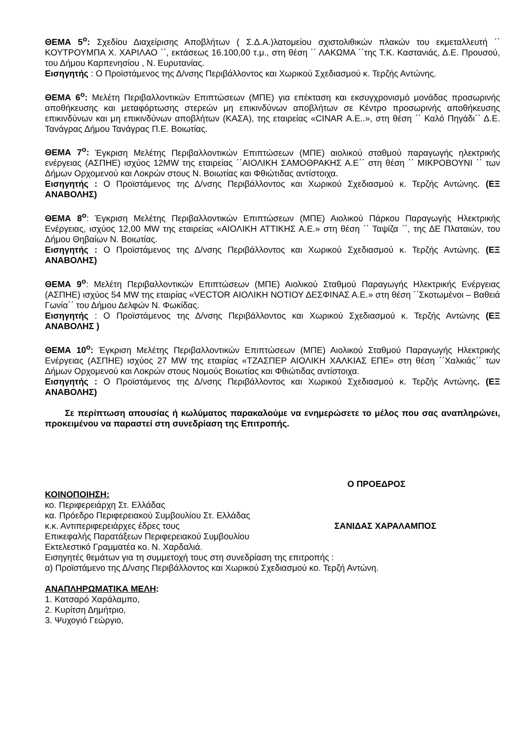ΘΕΜΑ 5<sup>ο</sup>: Σχεδίου Διαχείρισης Αποβλήτων ( Σ.Δ.Α.)λατομείου σχιστολιθικών πλακών του εκμεταλλευτή ΄΄ ΚΟΥΤΡΟΥΜΠΑ Χ. ΧΑΡΙΛΑΟ ΄΄, εκτάσεως 16.100,00 τ.μ., στη θέση ΄΄ ΛΑΚΩΜΑ ΄΄της Τ.Κ. Καστανιάς, Δ.Ε. Προυσού, του Δήμου Καρπενησίου , Ν. Ευρυτανίας.
Εισηγητής : Ο Προϊστάμενος της Δ/νσης Περιβάλλοντος και Χωρικού Σχεδιασμού κ. Τερζής Αντώνης.
ΘΕΜΑ 6<sup>ο</sup>: Μελέτη Περιβαλλοντικών Επιπτώσεων (ΜΠΕ) για επέκταση και εκσυγχρονισμό μονάδας προσωρινής αποθήκευσης και μεταφόρτωσης στερεών μη επικινδύνων αποβλήτων σε Κέντρο προσωρινής αποθήκευσης επικινδύνων και μη επικινδύνων αποβλήτων (ΚΑΣΑ), της εταιρείας «CINAR Α.Ε..», στη θέση ΄΄ Καλό Πηγάδι΄΄ Δ.Ε. Τανάγρας Δήμου Τανάγρας Π.Ε. Βοιωτίας.
ΘΕΜΑ 7<sup>ο</sup>: Έγκριση Μελέτης Περιβαλλοντικών Επιπτώσεων (ΜΠΕ) αιολικού σταθμού παραγωγής ηλεκτρικής ενέργειας (ΑΣΠΗΕ) ισχύος 12MW της εταιρείας ΄΄ΑΙΟΛΙΚΗ ΣΑΜΟΘΡΑΚΗΣ Α.Ε΄΄ στη θέση ΄΄ ΜΙΚΡΟΒΟΥΝΙ ΄΄ των Δήμων Ορχομενού και Λοκρών στους Ν. Βοιωτίας και Φθιώτιδας αντίστοιχα.
Εισηγητής : Ο Προϊστάμενος της Δ/νσης Περιβάλλοντος και Χωρικού Σχεδιασμού κ. Τερζής Αντώνης. (ΕΞ ΑΝΑΒΟΛΗΣ)
ΘΕΜΑ 8<sup>ο</sup>: Έγκριση Μελέτης Περιβαλλοντικών Επιπτώσεων (ΜΠΕ) Αιολικού Πάρκου Παραγωγής Ηλεκτρικής Ενέργειας, ισχύος 12,00 MW της εταιρείας «ΑΙΟΛΙΚΗ ΑΤΤΙΚΗΣ Α.Ε.» στη θέση ΄΄ Ταψίζα ΄΄, της ΔΕ Πλαταιών, του Δήμου Θηβαίων Ν. Βοιωτίας.
Εισηγητής : Ο Προϊστάμενος της Δ/νσης Περιβάλλοντος και Χωρικού Σχεδιασμού κ. Τερζής Αντώνης. (ΕΞ ΑΝΑΒΟΛΗΣ)
ΘΕΜΑ 9<sup>ο</sup>: Μελέτη Περιβαλλοντικών Επιπτώσεων (ΜΠΕ) Αιολικού Σταθμού Παραγωγής Ηλεκτρικής Ενέργειας (ΑΣΠΗΕ) ισχύος 54 MW της εταιρίας «VECTOR ΑΙΟΛΙΚΗ ΝΟΤΙΟΥ ΔΕΣΦΙΝΑΣ Α.Ε.» στη θέση ΄΄Σκοτωμένοι – Βαθειά Γωνία΄΄ του Δήμου Δελφών Ν. Φωκίδας.
Εισηγητής : Ο Προϊστάμενος της Δ/νσης Περιβάλλοντος και Χωρικού Σχεδιασμού κ. Τερζής Αντώνης (ΕΞ ΑΝΑΒΟΛΗΣ )
ΘΕΜΑ 10<sup>ο</sup>: Έγκριση Μελέτης Περιβαλλοντικών Επιπτώσεων (ΜΠΕ) Αιολικού Σταθμού Παραγωγής Ηλεκτρικής Ενέργειας (ΑΣΠΗΕ) ισχύος 27 MW της εταιρίας «ΤΖΑΣΠΕΡ ΑΙΟΛΙΚΗ ΧΑΛΚΙΑΣ ΕΠΕ» στη θέση ΄΄Χαλκιάς΄΄ των Δήμων Ορχομενού και Λοκρών στους Νομούς Βοιωτίας και Φθιώτιδας αντίστοιχα.
Εισηγητής : Ο Προϊστάμενος της Δ/νσης Περιβάλλοντος και Χωρικού Σχεδιασμού κ. Τερζής Αντώνης. (ΕΞ ΑΝΑΒΟΛΗΣ)
Σε περίπτωση απουσίας ή κωλύματος παρακαλούμε να ενημερώσετε το μέλος που σας αναπληρώνει, προκειμένου να παραστεί στη συνεδρίαση της Επιτροπής.
Ο ΠΡΟΕΔΡΟΣ
ΚΟΙΝΟΠΟΙΗΣΗ:
κο. Περιφερειάρχη Στ. Ελλάδας
κα. Πρόεδρο Περιφερειακού Συμβουλίου Στ. Ελλάδας
κ.κ. Αντιπεριφερειάρχες έδρες τους ΣΑΝΙΔΑΣ ΧΑΡΑΛΑΜΠΟΣ
Επικεφαλής Παρατάξεων Περιφερειακού Συμβουλίου
Εκτελεστικό Γραμματέα κο. Ν. Χαρδαλιά.
Εισηγητές θεμάτων για τη συμμετοχή τους στη συνεδρίαση της επιτροπής :
α) Προϊστάμενο της Δ/νσης Περιβάλλοντος και Χωρικού Σχεδιασμού κο. Τερζή Αντώνη.
ΑΝΑΠΛΗΡΩΜΑΤΙΚΑ ΜΕΛΗ:
1. Κατσαρό Χαράλαμπο,
2. Κυρίτση Δημήτριο,
3. Ψυχογιό Γεώργιο,